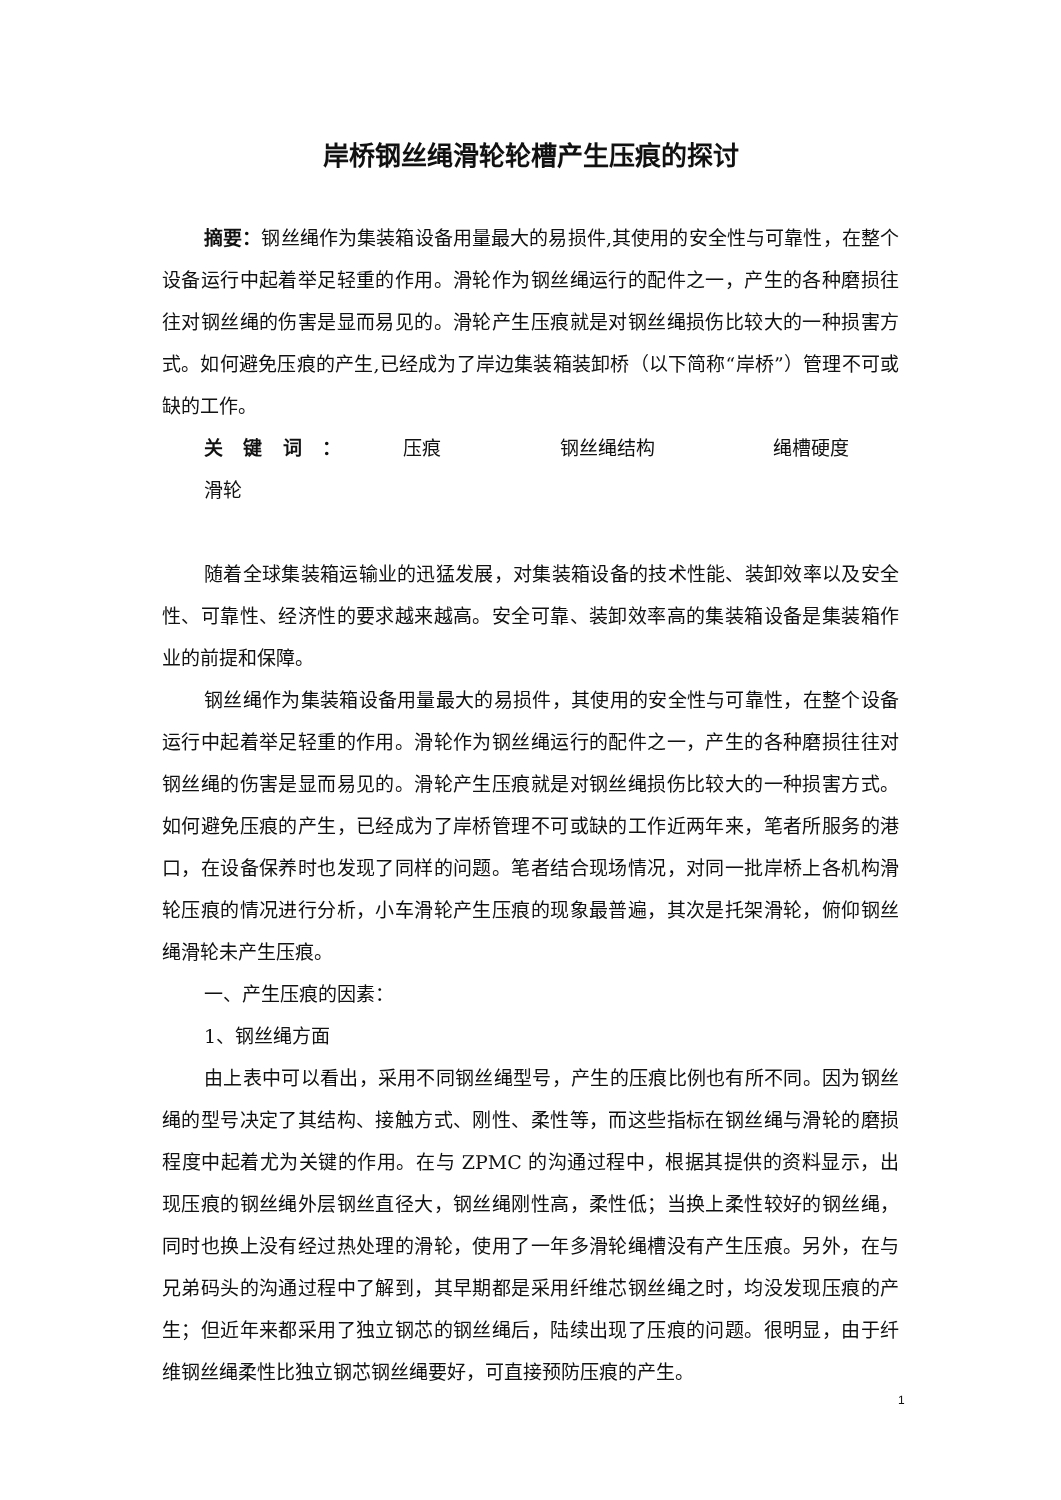岸桥钢丝绳滑轮轮槽产生压痕的探讨
摘要：钢丝绳作为集装箱设备用量最大的易损件,其使用的安全性与可靠性，在整个设备运行中起着举足轻重的作用。滑轮作为钢丝绳运行的配件之一，产生的各种磨损往往对钢丝绳的伤害是显而易见的。滑轮产生压痕就是对钢丝绳损伤比较大的一种损害方式。如何避免压痕的产生,已经成为了岸边集装箱装卸桥（以下简称“岸桥”）管理不可或缺的工作。
关键词：压痕 钢丝绳结构 绳槽硬度 滑轮
随着全球集装箱运输业的迅猛发展，对集装箱设备的技术性能、装卸效率以及安全性、可靠性、经济性的要求越来越高。安全可靠、装卸效率高的集装箱设备是集装箱作业的前提和保障。
钢丝绳作为集装箱设备用量最大的易损件，其使用的安全性与可靠性，在整个设备运行中起着举足轻重的作用。滑轮作为钢丝绳运行的配件之一，产生的各种磨损往往对钢丝绳的伤害是显而易见的。滑轮产生压痕就是对钢丝绳损伤比较大的一种损害方式。如何避免压痕的产生，已经成为了岸桥管理不可或缺的工作近两年来，笔者所服务的港口，在设备保养时也发现了同样的问题。笔者结合现场情况，对同一批岸桥上各机构滑轮压痕的情况进行分析，小车滑轮产生压痕的现象最普遍，其次是托架滑轮，俯仰钢丝绳滑轮未产生压痕。
一、产生压痕的因素：
1、钢丝绳方面
由上表中可以看出，采用不同钢丝绳型号，产生的压痕比例也有所不同。因为钢丝绳的型号决定了其结构、接触方式、刚性、柔性等，而这些指标在钢丝绳与滑轮的磨损程度中起着尤为关键的作用。在与 ZPMC 的沟通过程中，根据其提供的资料显示，出现压痕的钢丝绳外层钢丝直径大，钢丝绳刚性高，柔性低；当换上柔性较好的钢丝绳，同时也换上没有经过热处理的滑轮，使用了一年多滑轮绳槽没有产生压痕。另外，在与兄弟码头的沟通过程中了解到，其早期都是采用纤维芯钢丝绳之时，均没发现压痕的产生；但近年来都采用了独立钢芯的钢丝绳后，陆续出现了压痕的问题。很明显，由于纤维钢丝绳柔性比独立钢芯钢丝绳要好，可直接预防压痕的产生。
1